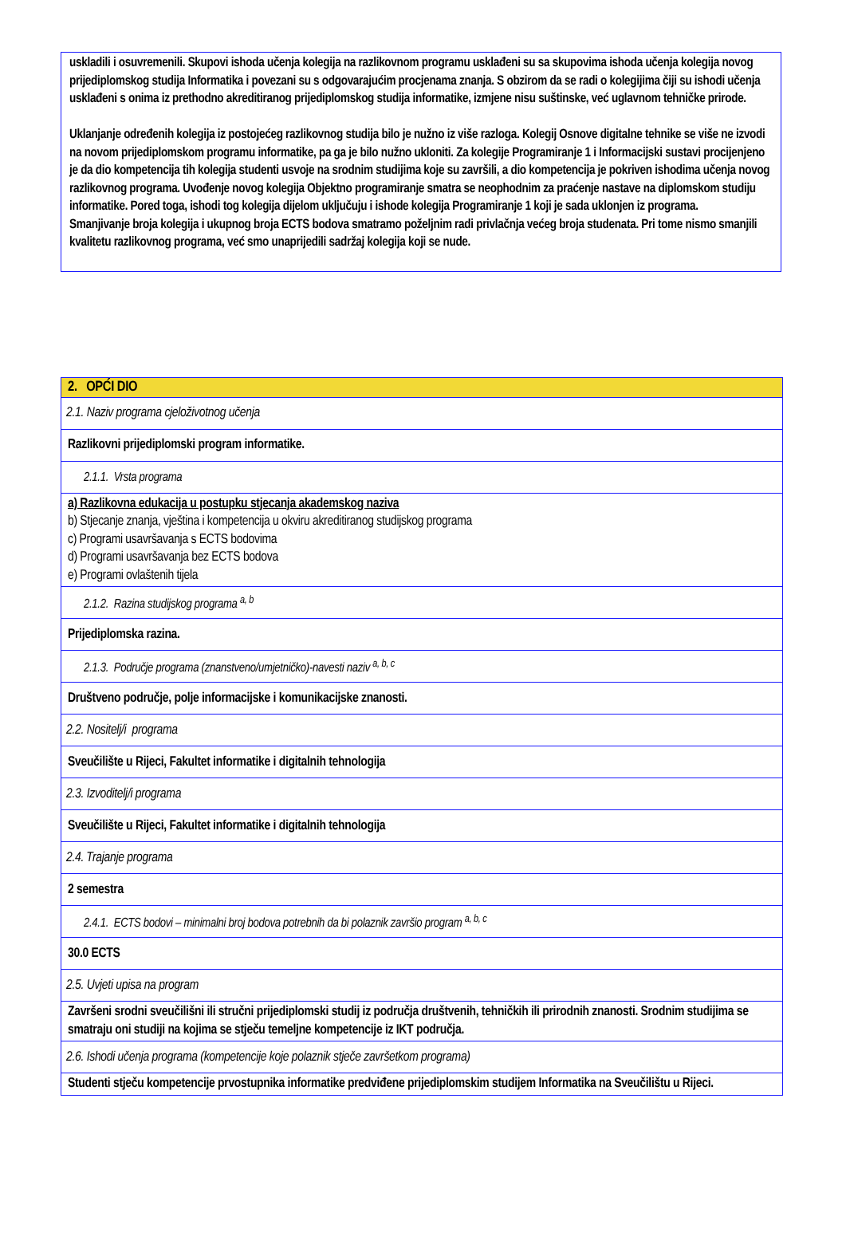uskladili i osuvremenili. Skupovi ishoda učenja kolegija na razlikovnom programu usklađeni su sa skupovima ishoda učenja kolegija novog prijediplomskog studija Informatika i povezani su s odgovarajućim procjenama znanja. S obzirom da se radi o kolegijima čiji su ishodi učenja usklađeni s onima iz prethodno akreditiranog prijediplomskog studija informatike, izmjene nisu suštinske, već uglavnom tehničke prirode.
Uklanjanje određenih kolegija iz postojećeg razlikovnog studija bilo je nužno iz više razloga. Kolegij Osnove digitalne tehnike se više ne izvodi na novom prijediplomskom programu informatike, pa ga je bilo nužno ukloniti. Za kolegije Programiranje 1 i Informacijski sustavi procijenjeno je da dio kompetencija tih kolegija studenti usvoje na srodnim studijima koje su završili, a dio kompetencija je pokriven ishodima učenja novog razlikovnog programa. Uvođenje novog kolegija Objektno programiranje smatra se neophodnim za praćenje nastave na diplomskom studiju informatike. Pored toga, ishodi tog kolegija dijelom uključuju i ishode kolegija Programiranje 1 koji je sada uklonjen iz programa.
Smanjivanje broja kolegija i ukupnog broja ECTS bodova smatramo poželjnim radi privlačnja većeg broja studenata. Pri tome nismo smanjili kvalitetu razlikovnog programa, već smo unaprijedili sadržaj kolegija koji se nude.
| 2. OPĆI DIO |
| 2.1. Naziv programa cjeloživotnog učenja |
| Razlikovni prijediplomski program informatike. |
| 2.1.1. Vrsta programa |
| a) Razlikovna edukacija u postupku stjecanja akademskog naziva b) Stjecanje znanja, vještina i kompetencija u okviru akreditiranog studijskog programa c) Programi usavršavanja s ECTS bodovima d) Programi usavršavanja bez ECTS bodova e) Programi ovlaštenih tijela |
| 2.1.2. Razina studijskog programa <sup>a, b</sup> |
| Prijediplomska razina. |
| 2.1.3. Područje programa (znanstveno/umjetničko)-navesti naziv <sup>a, b, c</sup> |
| Društveno područje, polje informacijske i komunikacijske znanosti. |
| 2.2. Nositelj/i programa |
| Sveučilište u Rijeci, Fakultet informatike i digitalnih tehnologija |
| 2.3. Izvoditelj/i programa |
| Sveučilište u Rijeci, Fakultet informatike i digitalnih tehnologija |
| 2.4. Trajanje programa |
| 2 semestra |
| 2.4.1. ECTS bodovi – minimalni broj bodova potrebnih da bi polaznik završio program <sup>a, b, c</sup> |
| 30.0 ECTS |
| 2.5. Uvjeti upisa na program |
| Završeni srodni sveučilišni ili stručni prijediplomski studij iz područja društvenih, tehničkih ili prirodnih znanosti. Srodnim studijima se smatraju oni studiji na kojima se stječu temeljne kompetencije iz IKT područja. |
| 2.6. Ishodi učenja programa (kompetencije koje polaznik stječe završetkom programa) |
| Studenti stječu kompetencije prvostupnika informatike predviđene prijediplomskim studijem Informatika na Sveučilištu u Rijeci. |